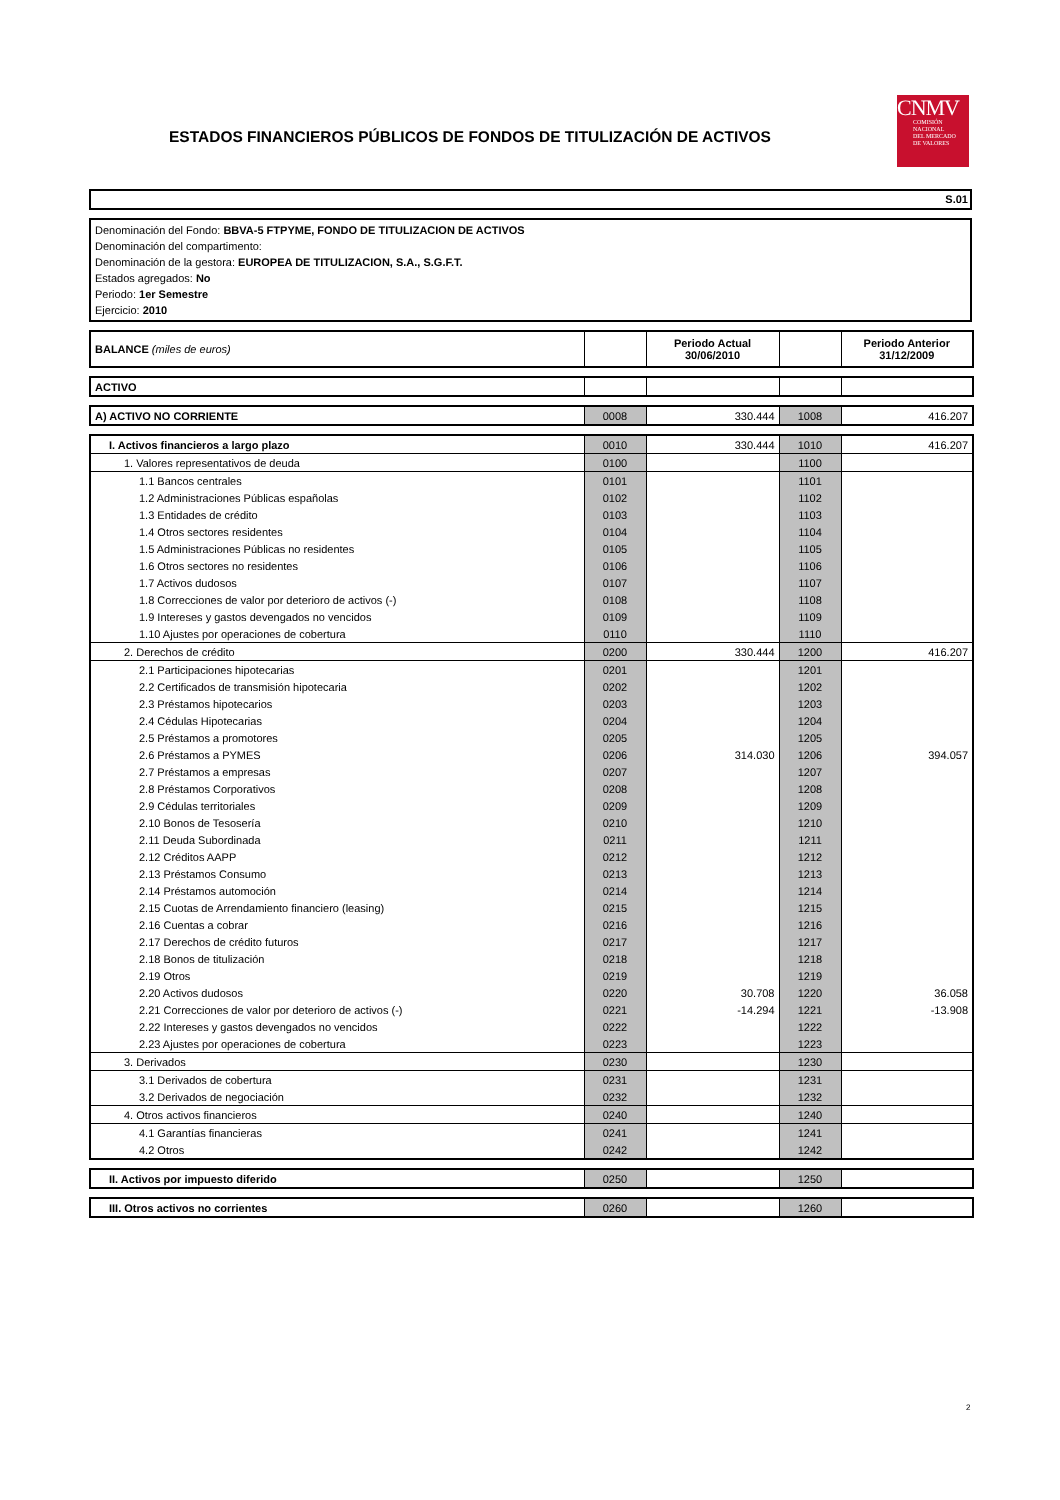ESTADOS FINANCIEROS PÚBLICOS DE FONDOS DE TITULIZACIÓN DE ACTIVOS
CNMV
COMISIÓN
NACIONAL
DEL MERCADO
DE VALORES
S.01
Denominación del Fondo: BBVA-5 FTPYME, FONDO DE TITULIZACION DE ACTIVOS
Denominación del compartimento:
Denominación de la gestora: EUROPEA DE TITULIZACION, S.A., S.G.F.T.
Estados agregados: No
Periodo: 1er Semestre
Ejercicio: 2010
| BALANCE (miles de euros) | | Periodo Actual 30/06/2010 | | Periodo Anterior 31/12/2009 |
| ACTIVO | | | | |
| A) ACTIVO NO CORRIENTE | 0008 | 330.444 | 1008 | 416.207 |
| I. Activos financieros a largo plazo | 0010 | 330.444 | 1010 | 416.207 |
| 1. Valores representativos de deuda | 0100 | | 1100 | |
| 1.1 Bancos centrales | 0101 | | 1101 | |
| 1.2 Administraciones Públicas españolas | 0102 | | 1102 | |
| 1.3 Entidades de crédito | 0103 | | 1103 | |
| 1.4 Otros sectores residentes | 0104 | | 1104 | |
| 1.5 Administraciones Públicas no residentes | 0105 | | 1105 | |
| 1.6 Otros sectores no residentes | 0106 | | 1106 | |
| 1.7 Activos dudosos | 0107 | | 1107 | |
| 1.8 Correcciones de valor por deterioro de activos (-) | 0108 | | 1108 | |
| 1.9 Intereses y gastos devengados no vencidos | 0109 | | 1109 | |
| 1.10 Ajustes por operaciones de cobertura | 0110 | | 1110 | |
| 2. Derechos de crédito | 0200 | 330.444 | 1200 | 416.207 |
| 2.1 Participaciones hipotecarias | 0201 | | 1201 | |
| 2.2 Certificados de transmisión hipotecaria | 0202 | | 1202 | |
| 2.3 Préstamos hipotecarios | 0203 | | 1203 | |
| 2.4 Cédulas Hipotecarias | 0204 | | 1204 | |
| 2.5 Préstamos a promotores | 0205 | | 1205 | |
| 2.6 Préstamos a PYMES | 0206 | 314.030 | 1206 | 394.057 |
| 2.7 Préstamos a empresas | 0207 | | 1207 | |
| 2.8 Préstamos Corporativos | 0208 | | 1208 | |
| 2.9 Cédulas territoriales | 0209 | | 1209 | |
| 2.10 Bonos de Tesosería | 0210 | | 1210 | |
| 2.11 Deuda Subordinada | 0211 | | 1211 | |
| 2.12 Créditos AAPP | 0212 | | 1212 | |
| 2.13 Préstamos Consumo | 0213 | | 1213 | |
| 2.14 Préstamos automoción | 0214 | | 1214 | |
| 2.15 Cuotas de Arrendamiento financiero (leasing) | 0215 | | 1215 | |
| 2.16 Cuentas a cobrar | 0216 | | 1216 | |
| 2.17 Derechos de crédito futuros | 0217 | | 1217 | |
| 2.18 Bonos de titulización | 0218 | | 1218 | |
| 2.19 Otros | 0219 | | 1219 | |
| 2.20 Activos dudosos | 0220 | 30.708 | 1220 | 36.058 |
| 2.21 Correcciones de valor por deterioro de activos (-) | 0221 | -14.294 | 1221 | -13.908 |
| 2.22 Intereses y gastos devengados no vencidos | 0222 | | 1222 | |
| 2.23 Ajustes por operaciones de cobertura | 0223 | | 1223 | |
| 3. Derivados | 0230 | | 1230 | |
| 3.1 Derivados de cobertura | 0231 | | 1231 | |
| 3.2 Derivados de negociación | 0232 | | 1232 | |
| 4. Otros activos financieros | 0240 | | 1240 | |
| 4.1 Garantías financieras | 0241 | | 1241 | |
| 4.2 Otros | 0242 | | 1242 | |
| II. Activos por impuesto diferido | 0250 | | 1250 | |
| III. Otros activos no corrientes | 0260 | | 1260 | |
2